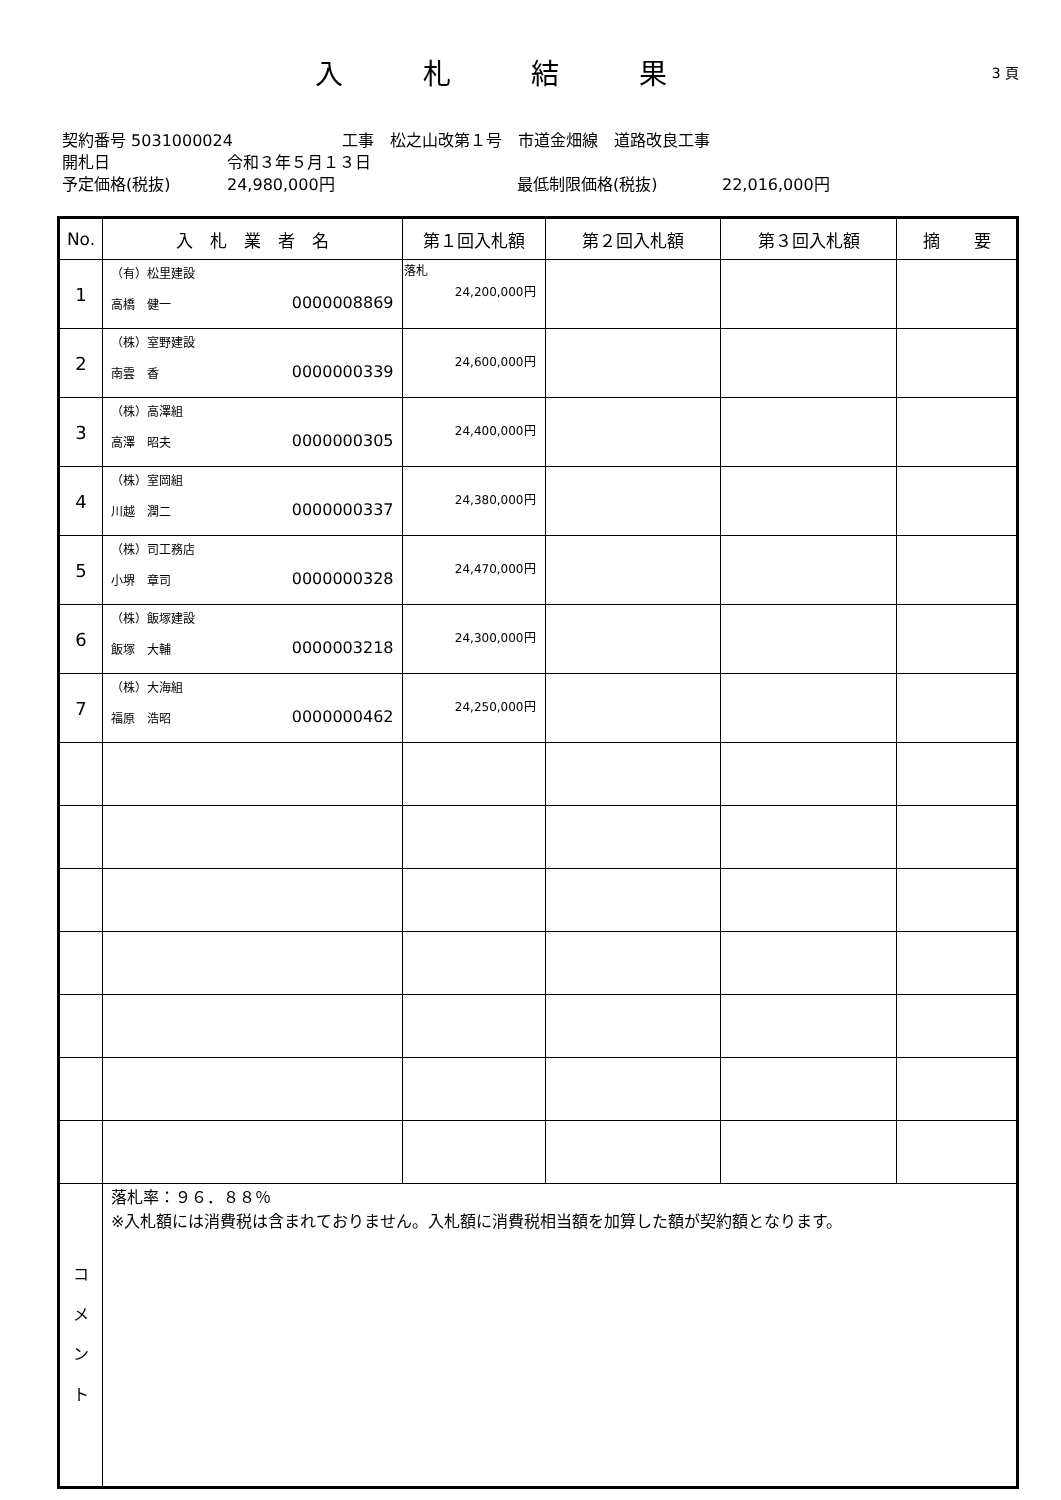入札結果
3 頁
契約番号 5031000024 工事　松之山改第１号　市道金畑線　道路改良工事
開札日 令和３年５月１３日
予定価格(税抜) 24,980,000円 最低制限価格(税抜) 22,016,000円
| No. | 入 札 業 者 名 | 第１回入札額 | 第２回入札額 | 第３回入札額 | 摘 要 |
| --- | --- | --- | --- | --- | --- |
| 1 | （有）松里建設 高橋 健一 0000008869 | 落札 24,200,000円 | | | |
| 2 | （株）室野建設 南雲 香 0000000339 | 24,600,000円 | | | |
| 3 | （株）高澤組 高澤 昭夫 0000000305 | 24,400,000円 | | | |
| 4 | （株）室岡組 川越 潤二 0000000337 | 24,380,000円 | | | |
| 5 | （株）司工務店 小堺 章司 0000000328 | 24,470,000円 | | | |
| 6 | （株）飯塚建設 飯塚 大輔 0000003218 | 24,300,000円 | | | |
| 7 | （株）大海組 福原 浩昭 0000000462 | 24,250,000円 | | | |
| コ メ ン ト | 落札率：９６．８８％ ※入札額には消費税は含まれておりません。入札額に消費税相当額を加算した額が契約額となります。 | | | | |